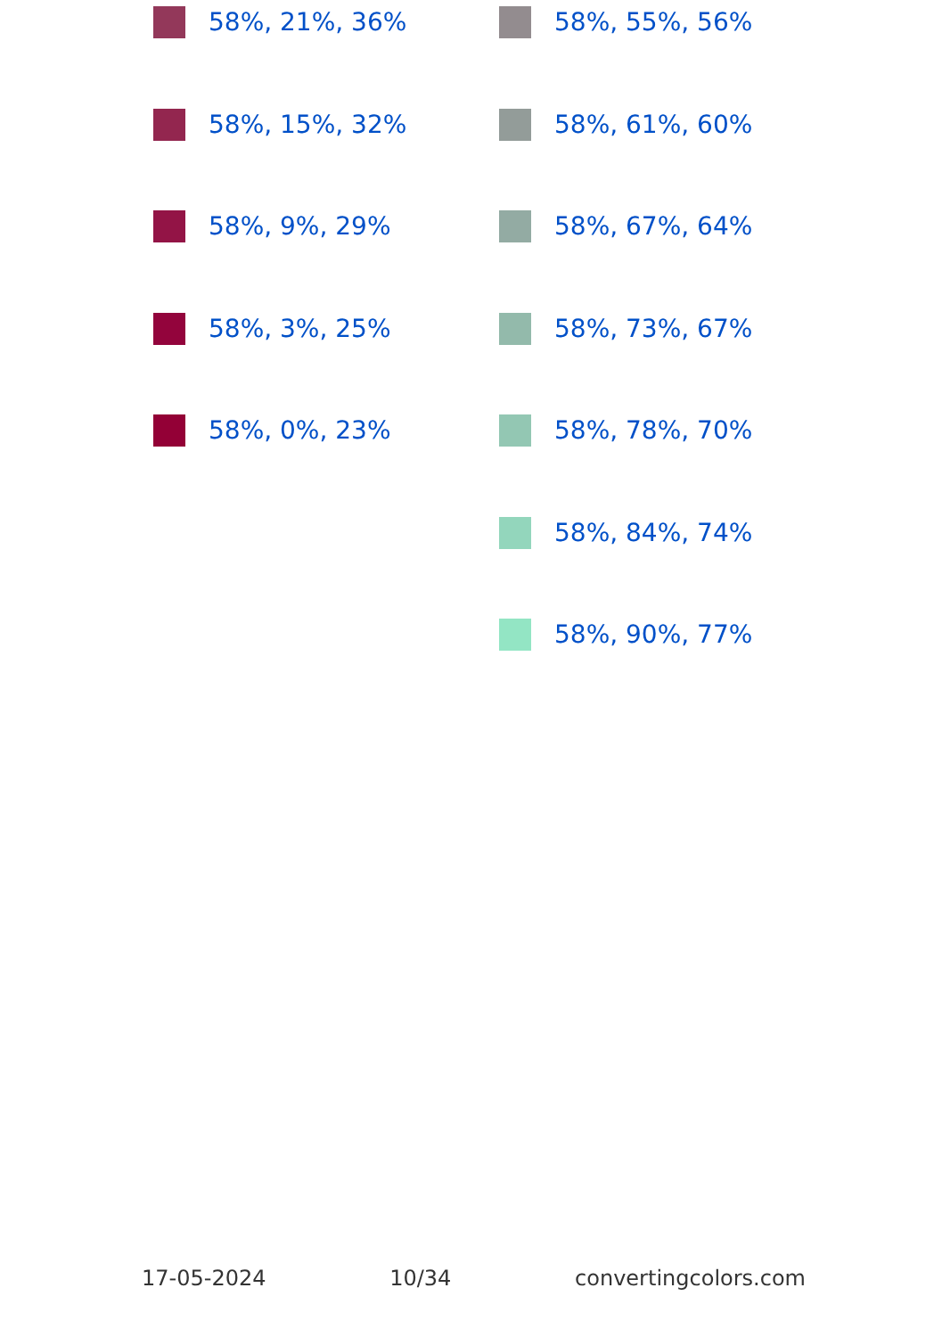58%, 21%, 36%
58%, 15%, 32%
58%, 9%, 29%
58%, 3%, 25%
58%, 0%, 23%
58%, 55%, 56%
58%, 61%, 60%
58%, 67%, 64%
58%, 73%, 67%
58%, 78%, 70%
58%, 84%, 74%
58%, 90%, 77%
17-05-2024 10/34 convertingcolors.com